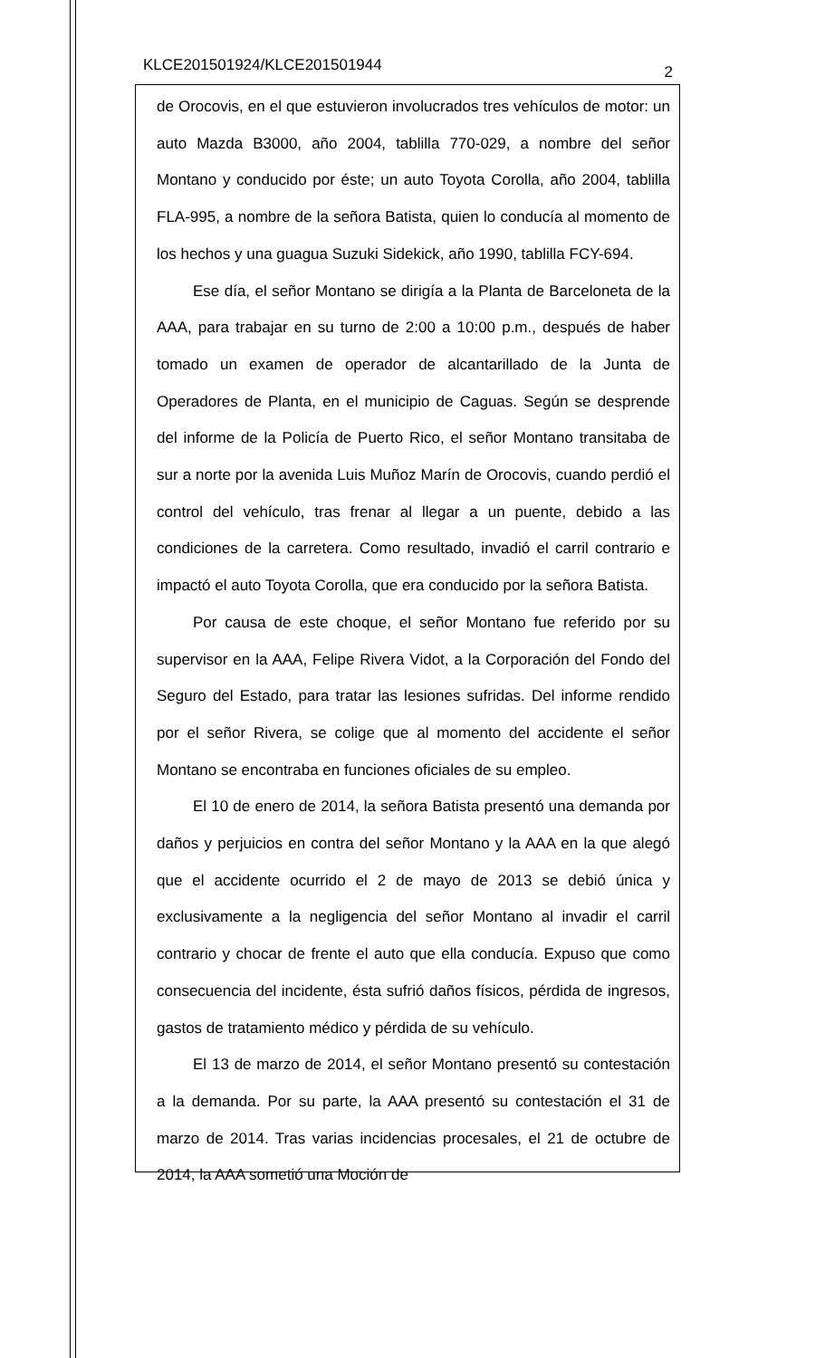KLCE201501924/KLCE201501944 2
de Orocovis, en el que estuvieron involucrados tres vehículos de motor: un auto Mazda B3000, año 2004, tablilla 770-029, a nombre del señor Montano y conducido por éste; un auto Toyota Corolla, año 2004, tablilla FLA-995, a nombre de la señora Batista, quien lo conducía al momento de los hechos y una guagua Suzuki Sidekick, año 1990, tablilla FCY-694.
Ese día, el señor Montano se dirigía a la Planta de Barceloneta de la AAA, para trabajar en su turno de 2:00 a 10:00 p.m., después de haber tomado un examen de operador de alcantarillado de la Junta de Operadores de Planta, en el municipio de Caguas. Según se desprende del informe de la Policía de Puerto Rico, el señor Montano transitaba de sur a norte por la avenida Luis Muñoz Marín de Orocovis, cuando perdió el control del vehículo, tras frenar al llegar a un puente, debido a las condiciones de la carretera. Como resultado, invadió el carril contrario e impactó el auto Toyota Corolla, que era conducido por la señora Batista.
Por causa de este choque, el señor Montano fue referido por su supervisor en la AAA, Felipe Rivera Vidot, a la Corporación del Fondo del Seguro del Estado, para tratar las lesiones sufridas. Del informe rendido por el señor Rivera, se colige que al momento del accidente el señor Montano se encontraba en funciones oficiales de su empleo.
El 10 de enero de 2014, la señora Batista presentó una demanda por daños y perjuicios en contra del señor Montano y la AAA en la que alegó que el accidente ocurrido el 2 de mayo de 2013 se debió única y exclusivamente a la negligencia del señor Montano al invadir el carril contrario y chocar de frente el auto que ella conducía. Expuso que como consecuencia del incidente, ésta sufrió daños físicos, pérdida de ingresos, gastos de tratamiento médico y pérdida de su vehículo.
El 13 de marzo de 2014, el señor Montano presentó su contestación a la demanda. Por su parte, la AAA presentó su contestación el 31 de marzo de 2014. Tras varias incidencias procesales, el 21 de octubre de 2014, la AAA sometió una Moción de